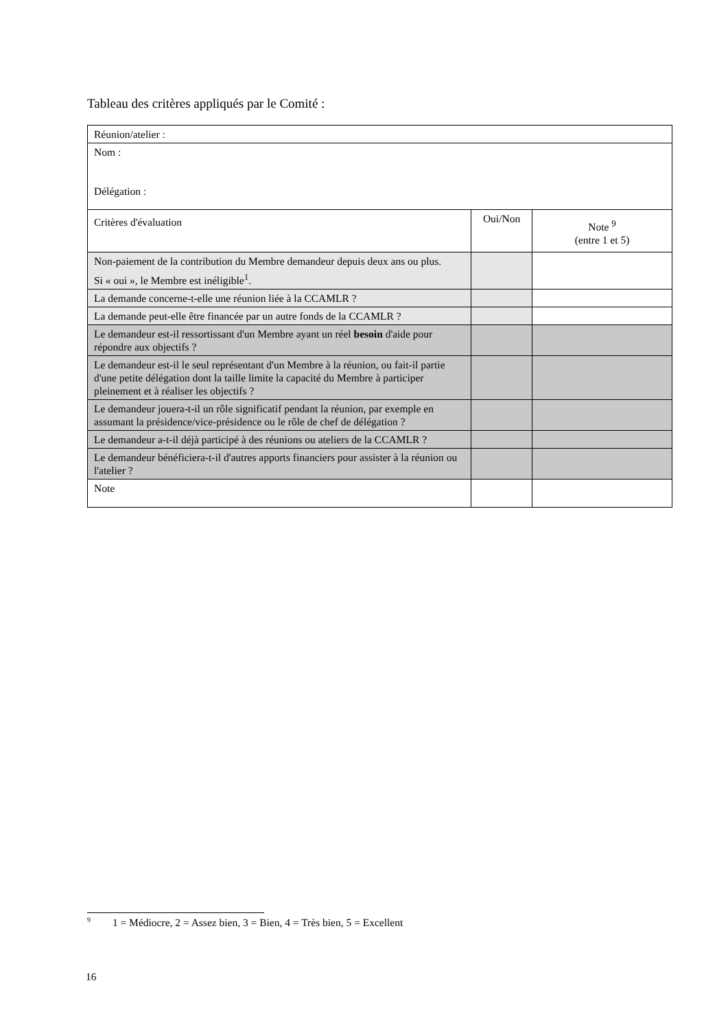Tableau des critères appliqués par le Comité :
| Réunion/atelier : | | |
| Nom : Délégation : | | |
| Critères d'évaluation | Oui/Non | Note <sup>9</sup> (entre 1 et 5) |
| Non-paiement de la contribution du Membre demandeur depuis deux ans ou plus. Si « oui », le Membre est inéligible<sup>1</sup>. | | |
| La demande concerne-t-elle une réunion liée à la CCAMLR ? | | |
| La demande peut-elle être financée par un autre fonds de la CCAMLR ? | | |
| Le demandeur est-il ressortissant d'un Membre ayant un réel besoin d'aide pour répondre aux objectifs ? | | |
| Le demandeur est-il le seul représentant d'un Membre à la réunion, ou fait-il partie d'une petite délégation dont la taille limite la capacité du Membre à participer pleinement et à réaliser les objectifs ? | | |
| Le demandeur jouera-t-il un rôle significatif pendant la réunion, par exemple en assumant la présidence/vice-présidence ou le rôle de chef de délégation ? | | |
| Le demandeur a-t-il déjà participé à des réunions ou ateliers de la CCAMLR ? | | |
| Le demandeur bénéficiera-t-il d'autres apports financiers pour assister à la réunion ou l'atelier ? | | |
| Note | | |
<sup>9</sup> 1 = Médiocre, 2 = Assez bien, 3 = Bien, 4 = Très bien, 5 = Excellent
16